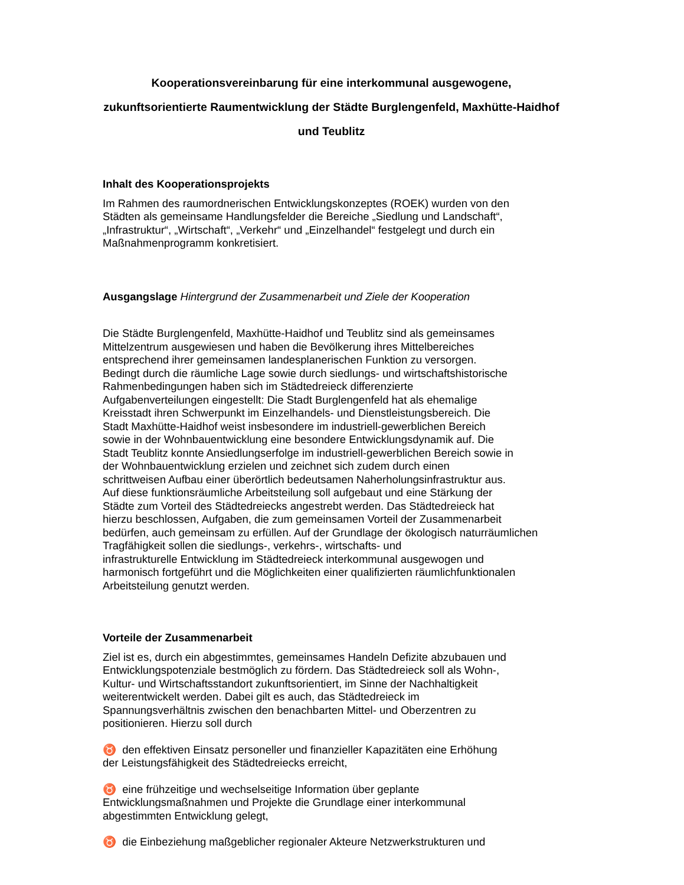Kooperationsvereinbarung für eine interkommunal ausgewogene, zukunftsorientierte Raumentwicklung der Städte Burglengenfeld, Maxhütte-Haidhof und Teublitz
Inhalt des Kooperationsprojekts
Im Rahmen des raumordnerischen Entwicklungskonzeptes (ROEK) wurden von den
Städten als gemeinsame Handlungsfelder die Bereiche „Siedlung und Landschaft“,
„Infrastruktur“, „Wirtschaft“, „Verkehr“ und „Einzelhandel“ festgelegt und durch ein
Maßnahmenprogramm konkretisiert.
Ausgangslage Hintergrund der Zusammenarbeit und Ziele der Kooperation
Die Städte Burglengenfeld, Maxhütte-Haidhof und Teublitz sind als gemeinsames
Mittelzentrum ausgewiesen und haben die Bevölkerung ihres Mittelbereiches
entsprechend ihrer gemeinsamen landesplanerischen Funktion zu versorgen.
Bedingt durch die räumliche Lage sowie durch siedlungs- und wirtschaftshistorische
Rahmenbedingungen haben sich im Städtedreieck differenzierte
Aufgabenverteilungen eingestellt: Die Stadt Burglengenfeld hat als ehemalige
Kreisstadt ihren Schwerpunkt im Einzelhandels- und Dienstleistungsbereich. Die
Stadt Maxhütte-Haidhof weist insbesondere im industriell-gewerblichen Bereich
sowie in der Wohnbauentwicklung eine besondere Entwicklungsdynamik auf. Die
Stadt Teublitz konnte Ansiedlungserfolge im industriell-gewerblichen Bereich sowie in
der Wohnbauentwicklung erzielen und zeichnet sich zudem durch einen
schrittweisen Aufbau einer überörtlich bedeutsamen Naherholungsinfrastruktur aus.
Auf diese funktionsräumliche Arbeitsteilung soll aufgebaut und eine Stärkung der
Städte zum Vorteil des Städtedreiecks angestrebt werden. Das Städtedreieck hat
hierzu beschlossen, Aufgaben, die zum gemeinsamen Vorteil der Zusammenarbeit
bedürfen, auch gemeinsam zu erfüllen. Auf der Grundlage der ökologisch naturräumlichen
Tragfähigkeit sollen die siedlungs-, verkehrs-, wirtschafts- und
infrastrukturelle Entwicklung im Städtedreieck interkommunal ausgewogen und
harmonisch fortgeführt und die Möglichkeiten einer qualifizierten räumlichfunktionalen
Arbeitsteilung genutzt werden.
Vorteile der Zusammenarbeit
Ziel ist es, durch ein abgestimmtes, gemeinsames Handeln Defizite abzubauen und
Entwicklungspotenziale bestmöglich zu fördern. Das Städtedreieck soll als Wohn-,
Kultur- und Wirtschaftsstandort zukunftsorientiert, im Sinne der Nachhaltigkeit
weiterentwickelt werden. Dabei gilt es auch, das Städtedreieck im
Spannungsverhältnis zwischen den benachbarten Mittel- und Oberzentren zu
positionieren. Hierzu soll durch
♉ den effektiven Einsatz personeller und finanzieller Kapazitäten eine Erhöhung
der Leistungsfähigkeit des Städtedreiecks erreicht,
♉ eine frühzeitige und wechselseitige Information über geplante
Entwicklungsmaßnahmen und Projekte die Grundlage einer interkommunal
abgestimmten Entwicklung gelegt,
♉ die Einbeziehung maßgeblicher regionaler Akteure Netzwerkstrukturen und